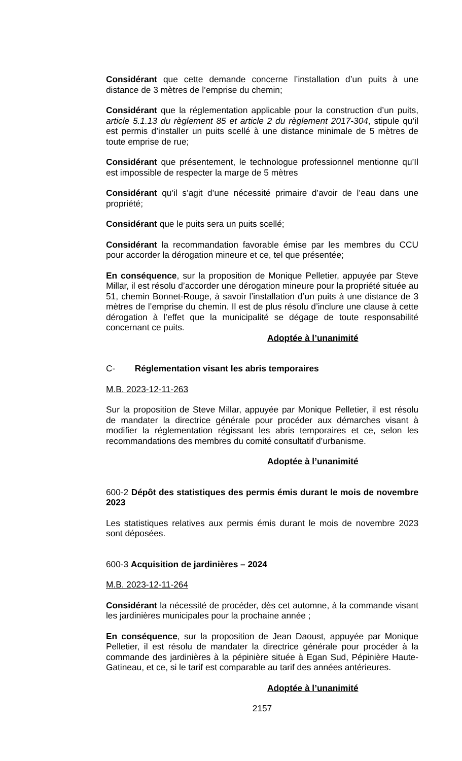Considérant que cette demande concerne l’installation d’un puits à une distance de 3 mètres de l’emprise du chemin;
Considérant que la réglementation applicable pour la construction d’un puits, article 5.1.13 du règlement 85 et article 2 du règlement 2017-304, stipule qu’il est permis d’installer un puits scellé à une distance minimale de 5 mètres de toute emprise de rue;
Considérant que présentement, le technologue professionnel mentionne qu’Il est impossible de respecter la marge de 5 mètres
Considérant qu’il s’agit d’une nécessité primaire d’avoir de l’eau dans une propriété;
Considérant que le puits sera un puits scellé;
Considérant la recommandation favorable émise par les membres du CCU pour accorder la dérogation mineure et ce, tel que présentée;
En conséquence, sur la proposition de Monique Pelletier, appuyée par Steve Millar, il est résolu d’accorder une dérogation mineure pour la propriété située au 51, chemin Bonnet-Rouge, à savoir l’installation d’un puits à une distance de 3 mètres de l’emprise du chemin. Il est de plus résolu d’inclure une clause à cette dérogation à l’effet que la municipalité se dégage de toute responsabilité concernant ce puits.
Adoptée à l’unanimité
C- Réglementation visant les abris temporaires
M.B. 2023-12-11-263
Sur la proposition de Steve Millar, appuyée par Monique Pelletier, il est résolu de mandater la directrice générale pour procéder aux démarches visant à modifier la réglementation régissant les abris temporaires et ce, selon les recommandations des membres du comité consultatif d’urbanisme.
Adoptée à l’unanimité
600-2 Dépôt des statistiques des permis émis durant le mois de novembre 2023
Les statistiques relatives aux permis émis durant le mois de novembre 2023 sont déposées.
600-3 Acquisition de jardinières – 2024
M.B. 2023-12-11-264
Considérant la nécessité de procéder, dès cet automne, à la commande visant les jardinières municipales pour la prochaine année ;
En conséquence, sur la proposition de Jean Daoust, appuyée par Monique Pelletier, il est résolu de mandater la directrice générale pour procéder à la commande des jardinières à la pépinière située à Egan Sud, Pépinière Haute-Gatineau, et ce, si le tarif est comparable au tarif des années antérieures.
Adoptée à l’unanimité
2157